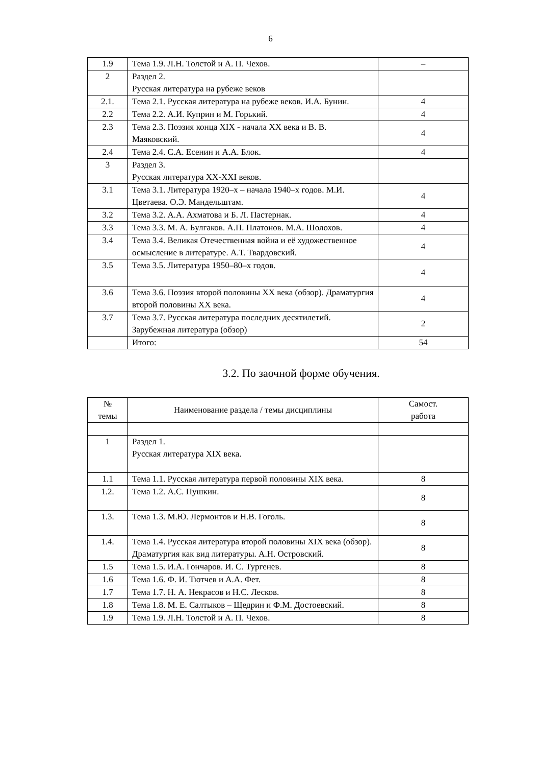6
| 1.9 | Тема 1.9. Л.Н. Толстой и А. П. Чехов. | – |
| 2 | Раздел 2. Русская литература на рубеже веков | |
| 2.1. | Тема 2.1. Русская литература на рубеже веков. И.А. Бунин. | 4 |
| 2.2 | Тема 2.2. А.И. Куприн и М. Горький. | 4 |
| 2.3 | Тема 2.3. Поэзия конца XIX - начала XX века и В. В. Маяковский. | 4 |
| 2.4 | Тема 2.4. С.А. Есенин и А.А. Блок. | 4 |
| 3 | Раздел 3. Русская литература XX-XXI веков. | |
| 3.1 | Тема 3.1. Литература 1920–х – начала 1940–х годов. М.И. Цветаева. О.Э. Мандельштам. | 4 |
| 3.2 | Тема 3.2. А.А. Ахматова и Б. Л. Пастернак. | 4 |
| 3.3 | Тема 3.3. М. А. Булгаков. А.П. Платонов. М.А. Шолохов. | 4 |
| 3.4 | Тема 3.4. Великая Отечественная война и её художественное осмысление в литературе. А.Т. Твардовский. | 4 |
| 3.5 | Тема 3.5. Литература 1950–80–х годов. | 4 |
| 3.6 | Тема 3.6. Поэзия второй половины XX века (обзор). Драматургия второй половины XX века. | 4 |
| 3.7 | Тема 3.7. Русская литература последних десятилетий. Зарубежная литература (обзор) | 2 |
| | Итого: | 54 |
3.2. По заочной форме обучения.
| № темы | Наименование раздела / темы дисциплины | Самост. работа |
| 1 | Раздел 1. Русская литература XIX века. | |
| 1.1 | Тема 1.1. Русская литература первой половины XIX века. | 8 |
| 1.2. | Тема 1.2. А.С. Пушкин. | 8 |
| 1.3. | Тема 1.3. М.Ю. Лермонтов и Н.В. Гоголь. | 8 |
| 1.4. | Тема 1.4. Русская литература второй половины XIX века (обзор). Драматургия как вид литературы. А.Н. Островский. | 8 |
| 1.5 | Тема 1.5. И.А. Гончаров. И. С. Тургенев. | 8 |
| 1.6 | Тема 1.6. Ф. И. Тютчев и А.А. Фет. | 8 |
| 1.7 | Тема 1.7. Н. А. Некрасов и Н.С. Лесков. | 8 |
| 1.8 | Тема 1.8. М. Е. Салтыков – Щедрин и Ф.М. Достоевский. | 8 |
| 1.9 | Тема 1.9. Л.Н. Толстой и А. П. Чехов. | 8 |